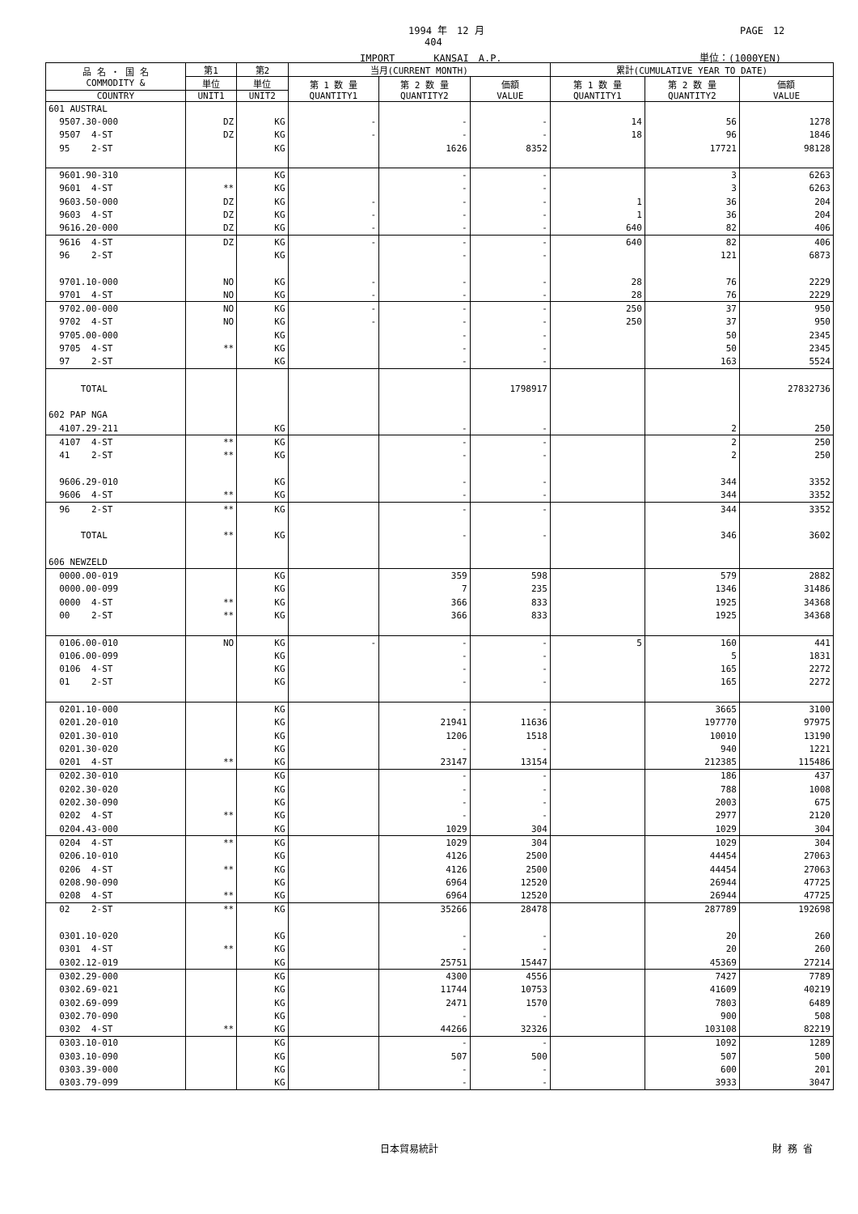1994 年　12 月 PAGE　12
404
IMPORT　　　　KANSAI　A.P. 単位：(1000YEN)
| 品 名 ・ 国 名 COMMODITY & | 第1 | 第2 | 当月(CURRENT MONTH) | | | 累計(CUMULATIVE YEAR TO DATE) | | |
| --- | --- | --- | --- | --- | --- | --- | --- | --- |
| | 単位 | 単位 | 第 1 数 量 QUANTITY1 | 第 2 数 量 QUANTITY2 | 価額 VALUE | 第 1 数 量 QUANTITY1 | 第 2 数 量 QUANTITY2 | 価額 VALUE |
| COUNTRY | UNIT1 | UNIT2 | | | | | | |
| 601 AUSTRAL | | | | | | | | |
| 9507.30-000 | DZ | KG | - | - | - | 14 | 56 | 1278 |
| 9507 4-ST | DZ | KG | - | - | - | 18 | 96 | 1846 |
| 95 2-ST | | KG | | 1626 | 8352 | | 17721 | 98128 |
| 9601.90-310 | | KG | | - | - | | 3 | 6263 |
| 9601 4-ST | ** | KG | | - | - | | 3 | 6263 |
| 9603.50-000 | DZ | KG | - | - | - | 1 | 36 | 204 |
| 9603 4-ST | DZ | KG | - | - | - | 1 | 36 | 204 |
| 9616.20-000 | DZ | KG | - | - | - | 640 | 82 | 406 |
| 9616 4-ST | DZ | KG | - | - | - | 640 | 82 | 406 |
| 96 2-ST | | KG | | - | - | | 121 | 6873 |
| 9701.10-000 | NO | KG | - | - | - | 28 | 76 | 2229 |
| 9701 4-ST | NO | KG | - | - | - | 28 | 76 | 2229 |
| 9702.00-000 | NO | KG | - | - | - | 250 | 37 | 950 |
| 9702 4-ST | NO | KG | - | - | - | 250 | 37 | 950 |
| 9705.00-000 | | KG | | - | - | | 50 | 2345 |
| 9705 4-ST | ** | KG | | - | - | | 50 | 2345 |
| 97 2-ST | | KG | | - | - | | 163 | 5524 |
| TOTAL | | | | | 1798917 | | | 27832736 |
| 602 PAP NGA | | | | | | | | |
| 4107.29-211 | | KG | | - | - | | 2 | 250 |
| 4107 4-ST | ** | KG | | - | - | | 2 | 250 |
| 41 2-ST | ** | KG | | - | - | | 2 | 250 |
| 9606.29-010 | | KG | | - | - | | 344 | 3352 |
| 9606 4-ST | ** | KG | | - | - | | 344 | 3352 |
| 96 2-ST | ** | KG | | - | - | | 344 | 3352 |
| TOTAL | ** | KG | | - | - | | 346 | 3602 |
| 606 NEWZELD | | | | | | | | |
| 0000.00-019 | | KG | | 359 | 598 | | 579 | 2882 |
| 0000.00-099 | | KG | | 7 | 235 | | 1346 | 31486 |
| 0000 4-ST | ** | KG | | 366 | 833 | | 1925 | 34368 |
| 00 2-ST | ** | KG | | 366 | 833 | | 1925 | 34368 |
| 0106.00-010 | NO | KG | - | - | - | 5 | 160 | 441 |
| 0106.00-099 | | KG | | - | - | | 5 | 1831 |
| 0106 4-ST | | KG | | - | - | | 165 | 2272 |
| 01 2-ST | | KG | | - | - | | 165 | 2272 |
| 0201.10-000 | | KG | | - | - | | 3665 | 3100 |
| 0201.20-010 | | KG | | 21941 | 11636 | | 197770 | 97975 |
| 0201.30-010 | | KG | | 1206 | 1518 | | 10010 | 13190 |
| 0201.30-020 | | KG | | - | - | | 940 | 1221 |
| 0201 4-ST | ** | KG | | 23147 | 13154 | | 212385 | 115486 |
| 0202.30-010 | | KG | | - | - | | 186 | 437 |
| 0202.30-020 | | KG | | - | - | | 788 | 1008 |
| 0202.30-090 | | KG | | - | - | | 2003 | 675 |
| 0202 4-ST | ** | KG | | - | - | | 2977 | 2120 |
| 0204.43-000 | | KG | | 1029 | 304 | | 1029 | 304 |
| 0204 4-ST | ** | KG | | 1029 | 304 | | 1029 | 304 |
| 0206.10-010 | | KG | | 4126 | 2500 | | 44454 | 27063 |
| 0206 4-ST | ** | KG | | 4126 | 2500 | | 44454 | 27063 |
| 0208.90-090 | | KG | | 6964 | 12520 | | 26944 | 47725 |
| 0208 4-ST | ** | KG | | 6964 | 12520 | | 26944 | 47725 |
| 02 2-ST | ** | KG | | 35266 | 28478 | | 287789 | 192698 |
| 0301.10-020 | | KG | | - | - | | 20 | 260 |
| 0301 4-ST | ** | KG | | - | - | | 20 | 260 |
| 0302.12-019 | | KG | | 25751 | 15447 | | 45369 | 27214 |
| 0302.29-000 | | KG | | 4300 | 4556 | | 7427 | 7789 |
| 0302.69-021 | | KG | | 11744 | 10753 | | 41609 | 40219 |
| 0302.69-099 | | KG | | 2471 | 1570 | | 7803 | 6489 |
| 0302.70-090 | | KG | | - | - | | 900 | 508 |
| 0302 4-ST | ** | KG | | 44266 | 32326 | | 103108 | 82219 |
| 0303.10-010 | | KG | | - | - | | 1092 | 1289 |
| 0303.10-090 | | KG | | 507 | 500 | | 507 | 500 |
| 0303.39-000 | | KG | | - | - | | 600 | 201 |
| 0303.79-099 | | KG | | - | - | | 3933 | 3047 |
日本貿易統計 財 務 省